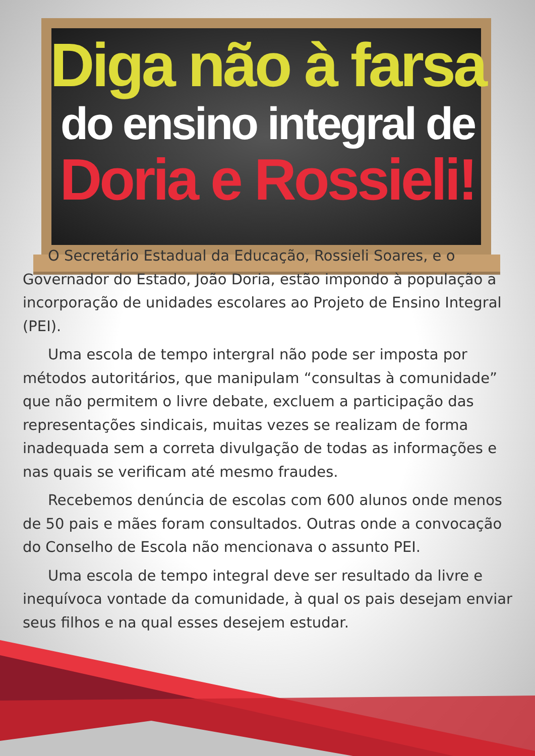Diga não à farsa
do ensino integral de
Doria e Rossieli!
O Secretário Estadual da Educação, Rossieli Soares, e o Governador do Estado, João Doria, estão impondo à população a incorporação de unidades escolares ao Projeto de Ensino Integral (PEI).
Uma escola de tempo intergral não pode ser imposta por métodos autoritários, que manipulam “consultas à comunidade” que não permitem o livre debate, excluem a participação das representações sindicais, muitas vezes se realizam de forma inadequada sem a correta divulgação de todas as informações e nas quais se verificam até mesmo fraudes.
Recebemos denúncia de escolas com 600 alunos onde menos de 50 pais e mães foram consultados. Outras onde a convocação do Conselho de Escola não mencionava o assunto PEI.
Uma escola de tempo integral deve ser resultado da livre e inequívoca vontade da comunidade, à qual os pais desejam enviar seus filhos e na qual esses desejem estudar.